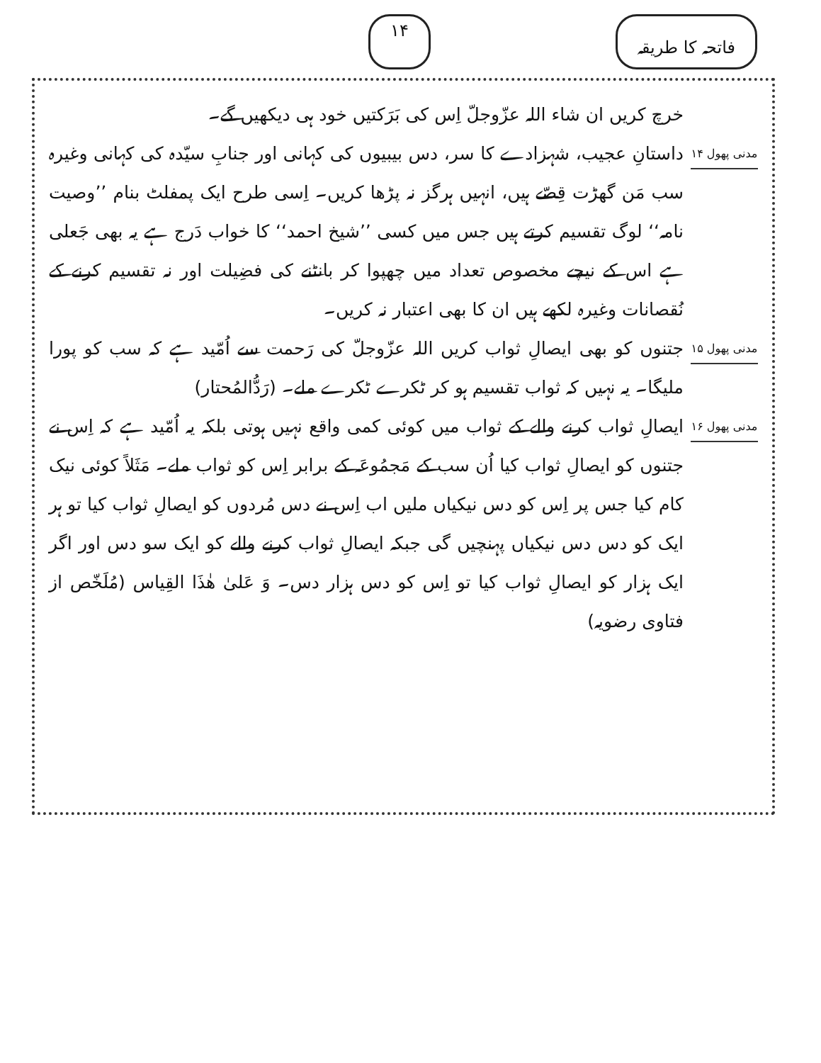فاتحہ کا طریقہ ۱۴
خرچ کریں ان شاء اللہ عزّوجلّ اِس کی بَرَکتیں خود ہی دیکھیں گے۔
مدنی پھول ۱۴
داستانِ عجیب، شہزادے کا سر، دس بیبیوں کی کہانی اور جنابِ سیّدہ کی کہانی وغیرہ سب مَن گھڑت قِصّے ہیں، انہیں ہرگز نہ پڑھا کریں۔ اِسی طرح ایک پمفلٹ بنام ’’وصیت نامہ‘‘ لوگ تقسیم کرتے ہیں جس میں کسی ’’شیخ احمد‘‘ کا خواب دَرج ہے یہ بھی جَعلی ہے اس کے نیچے مخصوص تعداد میں چھپوا کر بانٹنے کی فضِیلت اور نہ تقسیم کرنے کے نُقصانات وغیرہ لکھے ہیں ان کا بھی اعتبار نہ کریں۔
مدنی پھول ۱۵
جتنوں کو بھی ایصالِ ثواب کریں اللہ عزّوجلّ کی رَحمت سے اُمّید ہے کہ سب کو پورا ملیگا۔ یہ نہیں کہ ثواب تقسیم ہو کر ٹکرے ٹکرے ملے۔ (رَدُّالمُحتار)
مدنی پھول ۱۶
ایصالِ ثواب کرنے والے کے ثواب میں کوئی کمی واقع نہیں ہوتی بلکہ یہ اُمّید ہے کہ اِس نے جتنوں کو ایصالِ ثواب کیا اُن سب کے مَجمُوعَہ کے برابر اِس کو ثواب ملے۔ مَثَلاً کوئی نیک کام کیا جس پر اِس کو دس نیکیاں ملیں اب اِس نے دس مُردوں کو ایصالِ ثواب کیا تو ہر ایک کو دس دس نیکیاں پہنچیں گی جبکہ ایصالِ ثواب کرنے والے کو ایک سو دس اور اگر ایک ہزار کو ایصالِ ثواب کیا تو اِس کو دس ہزار دس۔ وَ عَلیٰ ھٰذَا القِیاس (مُلَخّص از فتاوی رضویہ)